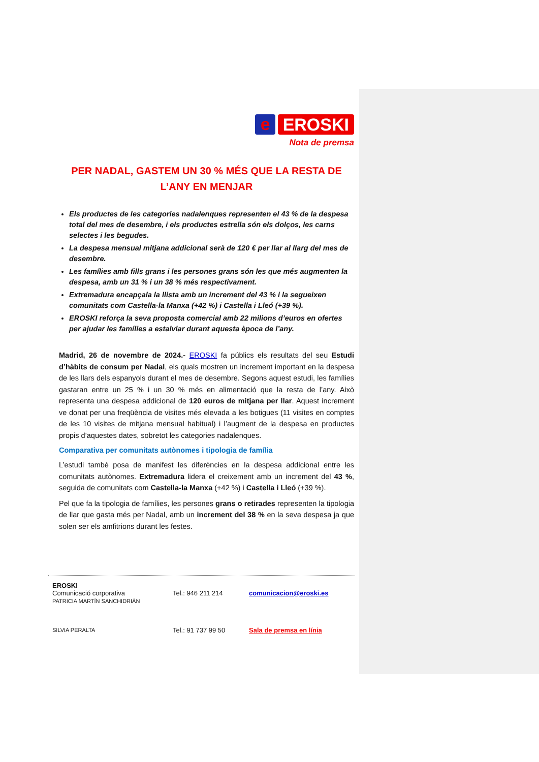e EROSKI
Nota de premsa
PER NADAL, GASTEM UN 30 % MÉS QUE LA RESTA DE L’ANY EN MENJAR
Els productes de les categories nadalenques representen el 43 % de la despesa total del mes de desembre, i els productes estrella són els dolços, les carns selectes i les begudes.
La despesa mensual mitjana addicional serà de 120 € per llar al llarg del mes de desembre.
Les famílies amb fills grans i les persones grans són les que més augmenten la despesa, amb un 31 % i un 38 % més respectivament.
Extremadura encapçala la llista amb un increment del 43 % i la segueixen comunitats com Castella-la Manxa (+42 %) i Castella i Lleó (+39 %).
EROSKI reforça la seva proposta comercial amb 22 milions d’euros en ofertes per ajudar les famílies a estalviar durant aquesta època de l’any.
Madrid, 26 de novembre de 2024.- EROSKI fa públics els resultats del seu Estudi d’hàbits de consum per Nadal, els quals mostren un increment important en la despesa de les llars dels espanyols durant el mes de desembre. Segons aquest estudi, les famílies gastaran entre un 25 % i un 30 % més en alimentació que la resta de l’any. Això representa una despesa addicional de 120 euros de mitjana per llar. Aquest increment ve donat per una freqüència de visites més elevada a les botigues (11 visites en comptes de les 10 visites de mitjana mensual habitual) i l’augment de la despesa en productes propis d’aquestes dates, sobretot les categories nadalenques.
Comparativa per comunitats autònomes i tipologia de família
L’estudi també posa de manifest les diferències en la despesa addicional entre les comunitats autònomes. Extremadura lidera el creixement amb un increment del 43 %, seguida de comunitats com Castella-la Manxa (+42 %) i Castella i Lleó (+39 %).
Pel que fa la tipologia de famílies, les persones grans o retirades representen la tipologia de llar que gasta més per Nadal, amb un increment del 38 % en la seva despesa ja que solen ser els amfitrions durant les festes.
| EROSKI Comunicació corporativa PATRICIA MARTÍN SANCHIDRIÁN | Tel.: 946 211 214 | comunicacion@eroski.es |
| SILVIA PERALTA | Tel.: 91 737 99 50 | Sala de premsa en línia |